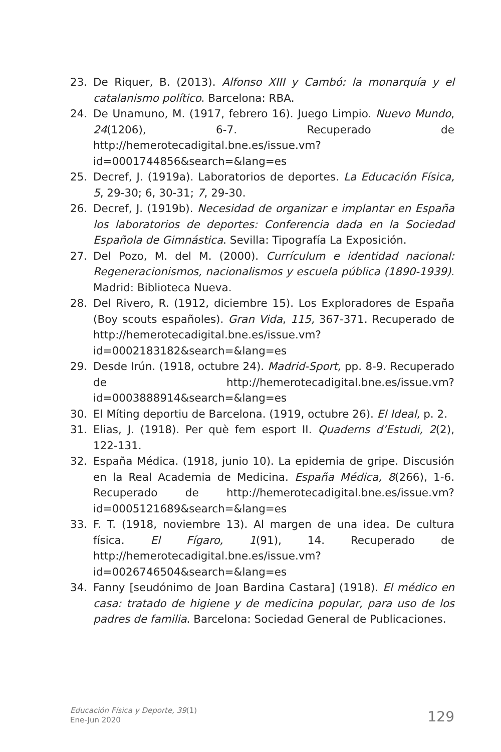23. De Riquer, B. (2013). Alfonso XIII y Cambó: la monarquía y el catalanismo político. Barcelona: RBA.
24. De Unamuno, M. (1917, febrero 16). Juego Limpio. Nuevo Mundo, 24(1206), 6-7. Recuperado de http://hemerotecadigital.bne.es/issue.vm?id=0001744856&search=&lang=es
25. Decref, J. (1919a). Laboratorios de deportes. La Educación Física, 5, 29-30; 6, 30-31; 7, 29-30.
26. Decref, J. (1919b). Necesidad de organizar e implantar en España los laboratorios de deportes: Conferencia dada en la Sociedad Española de Gimnástica. Sevilla: Tipografía La Exposición.
27. Del Pozo, M. del M. (2000). Currículum e identidad nacional: Regeneracionismos, nacionalismos y escuela pública (1890-1939). Madrid: Biblioteca Nueva.
28. Del Rivero, R. (1912, diciembre 15). Los Exploradores de España (Boy scouts españoles). Gran Vida, 115, 367-371. Recuperado de http://hemerotecadigital.bne.es/issue.vm?id=0002183182&search=&lang=es
29. Desde Irún. (1918, octubre 24). Madrid-Sport, pp. 8-9. Recuperado de http://hemerotecadigital.bne.es/issue.vm?id=0003888914&search=&lang=es
30. El Míting deportiu de Barcelona. (1919, octubre 26). El Ideal, p. 2.
31. Elias, J. (1918). Per què fem esport II. Quaderns d’Estudi, 2(2), 122-131.
32. España Médica. (1918, junio 10). La epidemia de gripe. Discusión en la Real Academia de Medicina. España Médica, 8(266), 1-6. Recuperado de http://hemerotecadigital.bne.es/issue.vm?id=0005121689&search=&lang=es
33. F. T. (1918, noviembre 13). Al margen de una idea. De cultura física. El Fígaro, 1(91), 14. Recuperado de http://hemerotecadigital.bne.es/issue.vm?id=0026746504&search=&lang=es
34. Fanny [seudónimo de Joan Bardina Castara] (1918). El médico en casa: tratado de higiene y de medicina popular, para uso de los padres de familia. Barcelona: Sociedad General de Publicaciones.
Educación Física y Deporte, 39(1)
Ene-Jun 2020
129